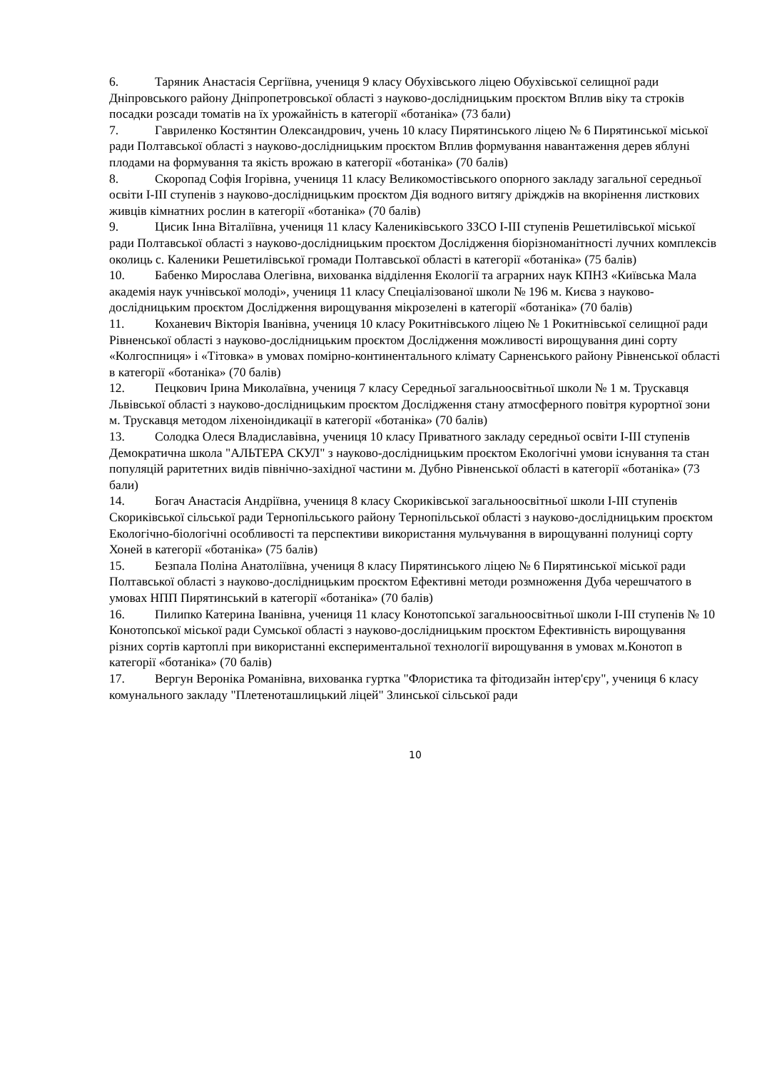6. Таряник Анастасія Сергіївна, учениця 9 класу Обухівського ліцею Обухівської селищної ради Дніпровського району Дніпропетровської області з науково-дослідницьким проєктом Вплив віку та строків посадки розсади томатів на їх урожайність в категорії «ботаніка» (73 бали)
7. Гавриленко Костянтин Олександрович, учень 10 класу Пирятинського ліцею № 6 Пирятинської міської ради Полтавської області з науково-дослідницьким проєктом Вплив формування навантаження дерев яблуні плодами на формування та якість врожаю в категорії «ботаніка» (70 балів)
8. Скоропад Софія Ігорівна, учениця 11 класу Великомостівського опорного закладу загальної середньої освіти І-ІІІ ступенів з науково-дослідницьким проєктом Дія водного витягу дріжджів на вкорінення листкових живців кімнатних рослин в категорії «ботаніка» (70 балів)
9. Цисик Інна Віталіївна, учениця 11 класу Калениківського ЗЗСО І-ІІІ ступенів Решетилівської міської ради Полтавської області з науково-дослідницьким проєктом Дослідження біорізноманітності лучних комплексів околиць с. Каленики Решетилівської громади Полтавської області в категорії «ботаніка» (75 балів)
10. Бабенко Мирослава Олегівна, вихованка відділення Екології та аграрних наук КПНЗ «Київська Мала академія наук учнівської молоді», учениця 11 класу Спеціалізованої школи № 196 м. Києва з науково-дослідницьким проєктом Дослідження вирощування мікрозелені в категорії «ботаніка» (70 балів)
11. Коханевич Вікторія Іванівна, учениця 10 класу Рокитнівського ліцею № 1 Рокитнівської селищної ради Рівненської області з науково-дослідницьким проєктом Дослідження можливості вирощування дині сорту «Колгоспниця» і «Тітовка» в умовах помірно-континентального клімату Сарненського району Рівненської області в категорії «ботаніка» (70 балів)
12. Пецкович Ірина Миколаївна, учениця 7 класу Середньої загальноосвітньої школи № 1 м. Трускавця Львівської області з науково-дослідницьким проєктом Дослідження стану атмосферного повітря курортної зони м. Трускавця методом ліхеноіндикації в категорії «ботаніка» (70 балів)
13. Солодка Олеся Владиславівна, учениця 10 класу Приватного закладу середньої освіти І-ІІІ ступенів Демократична школа "АЛЬТЕРА СКУЛ" з науково-дослідницьким проєктом Екологічні умови існування та стан популяцій раритетних видів північно-західної частини м. Дубно Рівненської області в категорії «ботаніка» (73 бали)
14. Богач Анастасія Андріївна, учениця 8 класу Скориківської загальноосвітньої школи І-ІІІ ступенів Скориківської сільської ради Тернопільського району Тернопільської області з науково-дослідницьким проєктом Екологічно-біологічні особливості та перспективи використання мульчування в вирощуванні полуниці сорту Хоней в категорії «ботаніка» (75 балів)
15. Безпала Поліна Анатоліївна, учениця 8 класу Пирятинського ліцею № 6 Пирятинської міської ради Полтавської області з науково-дослідницьким проєктом Ефективні методи розмноження Дуба черешчатого в умовах НПП Пирятинський в категорії «ботаніка» (70 балів)
16. Пилипко Катерина Іванівна, учениця 11 класу Конотопської загальноосвітньої школи І-ІІІ ступенів № 10 Конотопської міської ради Сумської області з науково-дослідницьким проєктом Ефективність вирощування різних сортів картоплі при використанні експериментальної технології вирощування в умовах м.Конотоп в категорії «ботаніка» (70 балів)
17. Вергун Вероніка Романівна, вихованка гуртка "Флористика та фітодизайн інтер'єру", учениця 6 класу комунального закладу "Плетеноташлицький ліцей" Злинської сільської ради
10